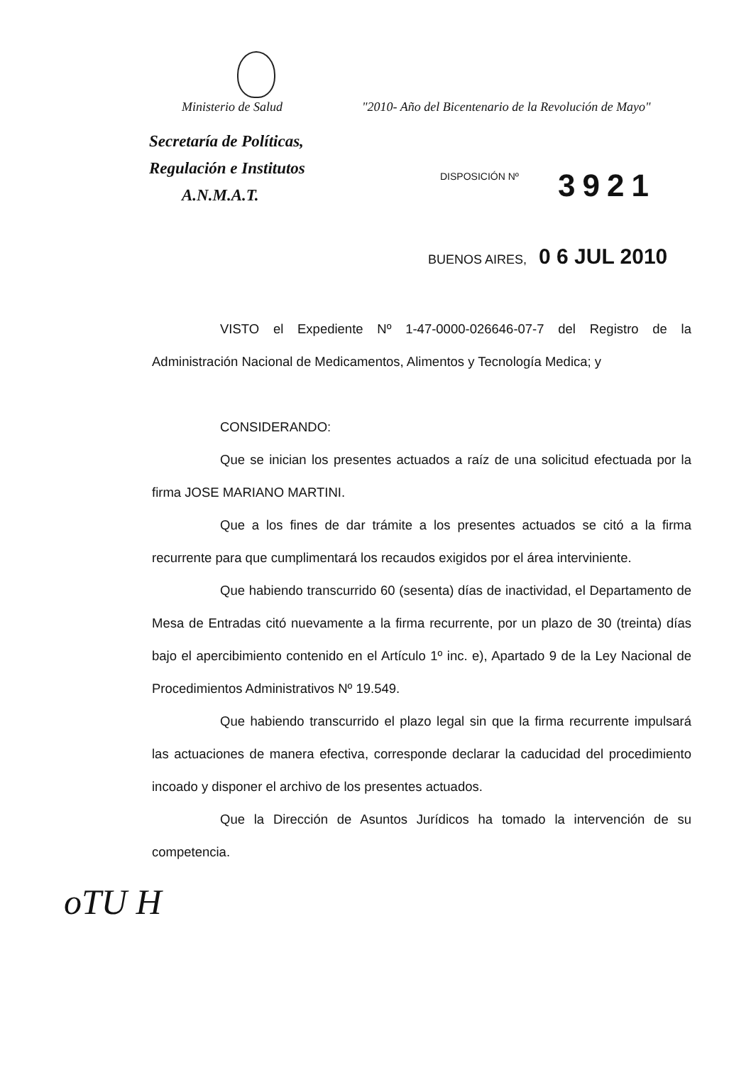Ministerio de Salud "2010- Año del Bicentenario de la Revolución de Mayo"
Secretaría de Políticas,
Regulación e Institutos
A.N.M.A.T.
DISPOSICIÓN Nº 3921
BUENOS AIRES, 0 6 JUL 2010
VISTO el Expediente Nº 1-47-0000-026646-07-7 del Registro de la Administración Nacional de Medicamentos, Alimentos y Tecnología Medica; y
CONSIDERANDO:
Que se inician los presentes actuados a raíz de una solicitud efectuada por la firma JOSE MARIANO MARTINI.
Que a los fines de dar trámite a los presentes actuados se citó a la firma recurrente para que cumplimentará los recaudos exigidos por el área interviniente.
Que habiendo transcurrido 60 (sesenta) días de inactividad, el Departamento de Mesa de Entradas citó nuevamente a la firma recurrente, por un plazo de 30 (treinta) días bajo el apercibimiento contenido en el Artículo 1º inc. e), Apartado 9 de la Ley Nacional de Procedimientos Administrativos Nº 19.549.
Que habiendo transcurrido el plazo legal sin que la firma recurrente impulsará las actuaciones de manera efectiva, corresponde declarar la caducidad del procedimiento incoado y disponer el archivo de los presentes actuados.
Que la Dirección de Asuntos Jurídicos ha tomado la intervención de su competencia.
oTU H